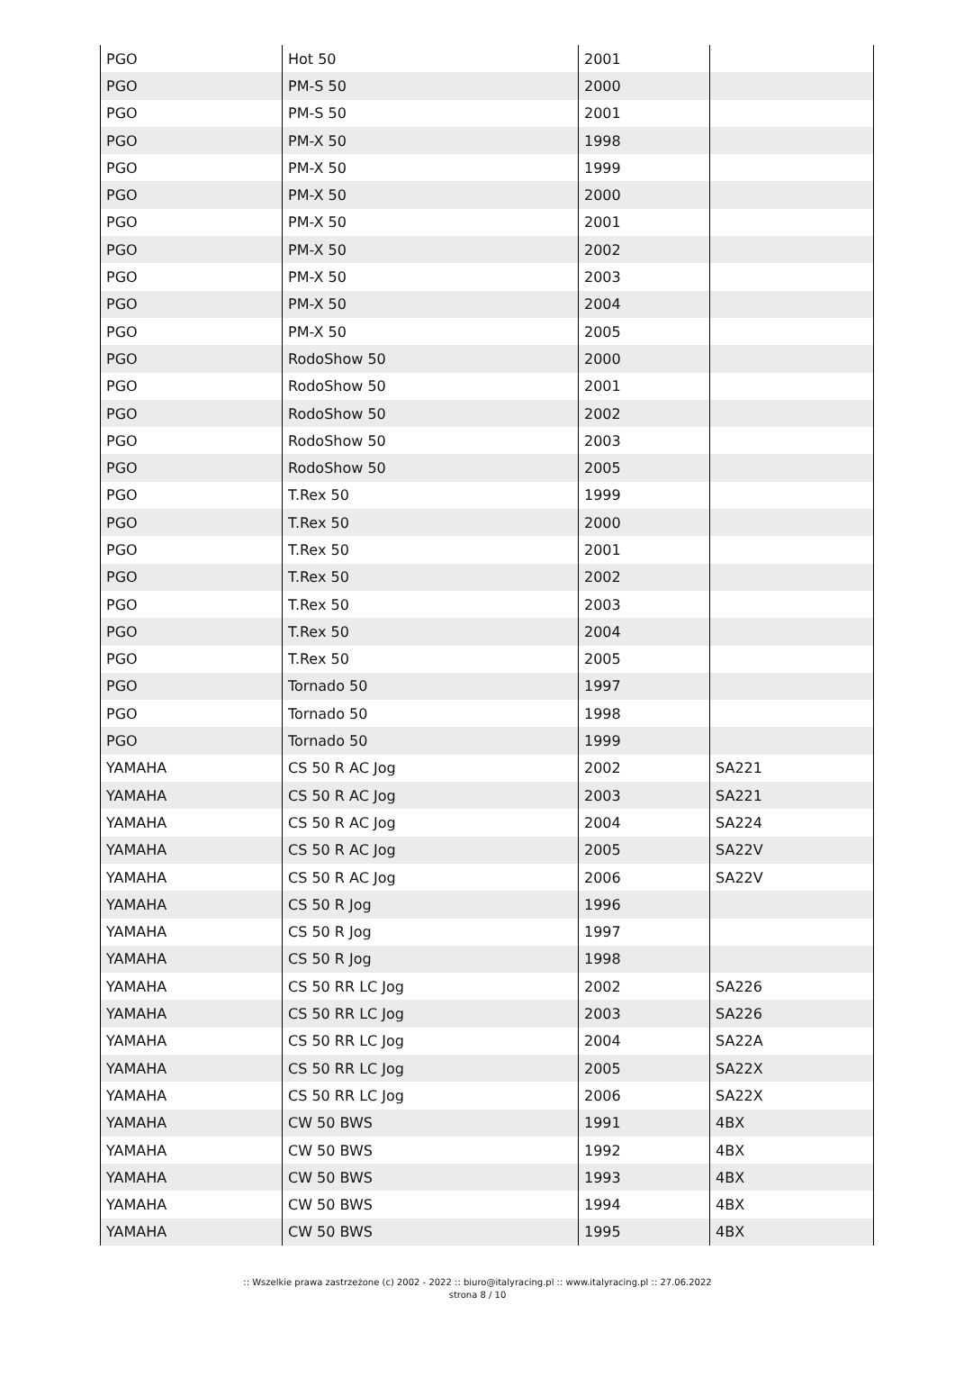| PGO | Hot 50 | 2001 | |
| PGO | PM-S 50 | 2000 | |
| PGO | PM-S 50 | 2001 | |
| PGO | PM-X 50 | 1998 | |
| PGO | PM-X 50 | 1999 | |
| PGO | PM-X 50 | 2000 | |
| PGO | PM-X 50 | 2001 | |
| PGO | PM-X 50 | 2002 | |
| PGO | PM-X 50 | 2003 | |
| PGO | PM-X 50 | 2004 | |
| PGO | PM-X 50 | 2005 | |
| PGO | RodoShow 50 | 2000 | |
| PGO | RodoShow 50 | 2001 | |
| PGO | RodoShow 50 | 2002 | |
| PGO | RodoShow 50 | 2003 | |
| PGO | RodoShow 50 | 2005 | |
| PGO | T.Rex 50 | 1999 | |
| PGO | T.Rex 50 | 2000 | |
| PGO | T.Rex 50 | 2001 | |
| PGO | T.Rex 50 | 2002 | |
| PGO | T.Rex 50 | 2003 | |
| PGO | T.Rex 50 | 2004 | |
| PGO | T.Rex 50 | 2005 | |
| PGO | Tornado 50 | 1997 | |
| PGO | Tornado 50 | 1998 | |
| PGO | Tornado 50 | 1999 | |
| YAMAHA | CS 50 R AC Jog | 2002 | SA221 |
| YAMAHA | CS 50 R AC Jog | 2003 | SA221 |
| YAMAHA | CS 50 R AC Jog | 2004 | SA224 |
| YAMAHA | CS 50 R AC Jog | 2005 | SA22V |
| YAMAHA | CS 50 R AC Jog | 2006 | SA22V |
| YAMAHA | CS 50 R Jog | 1996 | |
| YAMAHA | CS 50 R Jog | 1997 | |
| YAMAHA | CS 50 R Jog | 1998 | |
| YAMAHA | CS 50 RR LC Jog | 2002 | SA226 |
| YAMAHA | CS 50 RR LC Jog | 2003 | SA226 |
| YAMAHA | CS 50 RR LC Jog | 2004 | SA22A |
| YAMAHA | CS 50 RR LC Jog | 2005 | SA22X |
| YAMAHA | CS 50 RR LC Jog | 2006 | SA22X |
| YAMAHA | CW 50 BWS | 1991 | 4BX |
| YAMAHA | CW 50 BWS | 1992 | 4BX |
| YAMAHA | CW 50 BWS | 1993 | 4BX |
| YAMAHA | CW 50 BWS | 1994 | 4BX |
| YAMAHA | CW 50 BWS | 1995 | 4BX |
:: Wszelkie prawa zastrzeżone (c) 2002 - 2022 :: biuro@italyracing.pl :: www.italyracing.pl :: 27.06.2022
strona 8 / 10